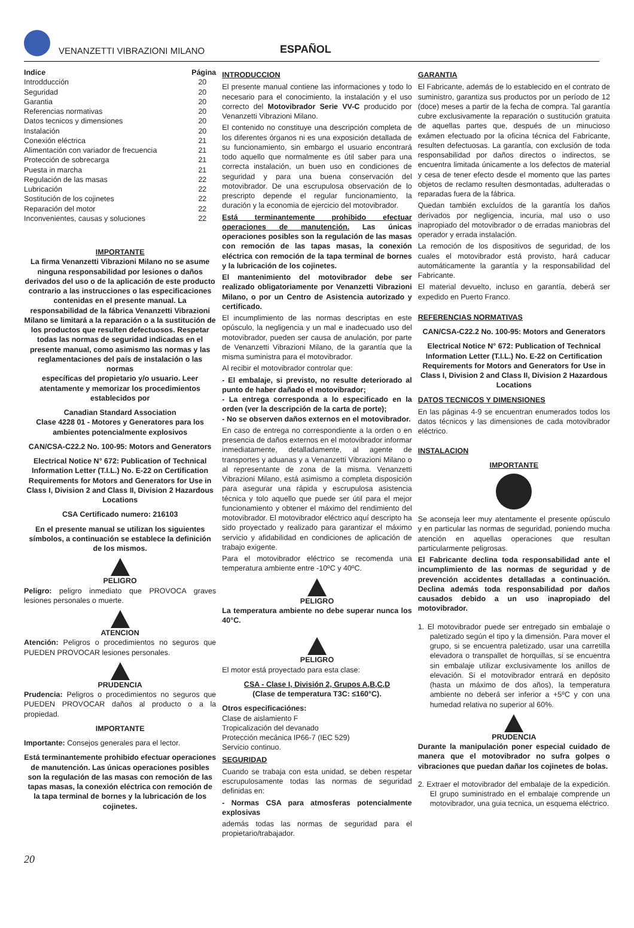VENANZETTI VIBRAZIONI MILANO
ESPAÑOL
| Indice | Página |
| --- | --- |
| Introdducción | 20 |
| Seguridad | 20 |
| Garantia | 20 |
| Referencias normativas | 20 |
| Datos tecnicos y dimensiones | 20 |
| Instalación | 20 |
| Conexión eléctrica | 21 |
| Alimentación con variador de frecuencia | 21 |
| Protección de sobrecarga | 21 |
| Puesta in marcha | 21 |
| Regulación de las masas | 22 |
| Lubricación | 22 |
| Sostitución de los cojinetes | 22 |
| Reparación del motor | 22 |
| Inconvenientes, causas y soluciones | 22 |
IMPORTANTE
La firma Venanzetti Vibrazioni Milano no se asume ninguna responsabilidad por lesiones o daños derivados del uso o de la aplicación de este producto contrario a las instrucciones o las especificaciones contenidas en el presente manual. La responsabilidad de la fábrica Venanzetti Vibrazioni Milano se limitará a la reparación o a la sustitución de los productos que resulten defectuosos. Respetar todas las normas de seguridad indicadas en el presente manual, como asimismo las normas y las reglamentaciones del país de instalación o las normas
específicas del propietario y/o usuario. Leer atentamente y memorizar los procedimientos establecidos por
Canadian Standard Association
Clase 4228 01 - Motores y Generatores para los ambientes potencialmente explosivos
CAN/CSA-C22.2 No. 100-95: Motors and Generators
Electrical Notice N° 672: Publication of Technical Information Letter (T.I.L.) No. E-22 on Certification Requirements for Motors and Generators for Use in Class I, Division 2 and Class II, Division 2 Hazardous Locations
CSA Certificado numero: 216103
En el presente manual se utilizan los siguientes símbolos, a continuación se establece la definición de los mismos.
PELIGRO
Peligro: peligro inmediato que PROVOCA graves lesiones personales o muerte.
ATENCION
Atención: Peligros o procedimientos no seguros que PUEDEN PROVOCAR lesiones personales.
PRUDENCIA
Prudencia: Peligros o procedimientos no seguros que PUEDEN PROVOCAR daños al producto o a la propiedad.
IMPORTANTE
Importante: Consejos generales para el lector.
Está terminantemente prohibido efectuar operaciones de manutención. Las únicas operaciones posibles son la regulación de las masas con remoción de las tapas masas, la conexión eléctrica con remoción de la tapa terminal de bornes y la lubricación de los cojinetes.
INTRODUCCION
El presente manual contiene las informaciones y todo lo necesario para el conocimiento, la instalación y el uso correcto del Motovibrador Serie VV-C producido por Venanzetti Vibrazioni Milano.
El contenido no constituye una descripción completa de los diferentes órganos ni es una exposición detallada de su funcionamiento, sin embargo el usuario encontrará todo aquello que normalmente es útil saber para una correcta instalación, un buen uso en condiciones de seguridad y para una buena conservación del motovibrador. De una escrupulosa observación de lo prescripto depende el regular funcionamiento, la duración y la economia de ejercicio del motovibrador.
Está terminantemente prohibido efectuar operaciones de manutención. Las únicas operaciones posibles son la regulación de las masas con remoción de las tapas masas, la conexión eléctrica con remoción de la tapa terminal de bornes y la lubricación de los cojinetes.
El mantenimiento del motovibrador debe ser realizado obligatoriamente por Venanzetti Vibrazioni Milano, o por un Centro de Asistencia autorizado y certificado.
El incumplimiento de las normas descriptas en este opúsculo, la negligencia y un mal e inadecuado uso del motovibrador, pueden ser causa de anulación, por parte de Venanzetti Vibrazioni Milano, de la garantía que la misma suministra para el motovibrador.
Al recibir el motovibrador controlar que:
- El embalaje, si previsto, no resulte deteriorado al punto de haber dañado el motovibrador;
- La entrega corresponda a lo especificado en la orden (ver la descripción de la carta de porte);
- No se observen daños externos en el motovibrador.
En caso de entrega no correspondiente a la orden o en presencia de daños externos en el motovibrador informar inmediatamente, detalladamente, al agente de transportes y aduanas y a Venanzetti Vibrazioni Milano o al representante de zona de la misma. Venanzetti Vibrazioni Milano, está asimismo a completa disposición para asegurar una rápida y escrupulosa asistencia técnica y tolo aquello que puede ser útil para el mejor funcionamiento y obtener el máximo del rendimiento del motovibrador. El motovibrador eléctrico aquí descripto ha sido proyectado y realizado para garantizar el máximo servicio y afidabilidad en condiciones de aplicación de trabajo exigente.
Para el motovibrador eléctrico se recomenda una temperatura ambiente entre -10ºC y 40ºC.
PELIGRO
La temperatura ambiente no debe superar nunca los 40°C.
PELIGRO
El motor está proyectado para esta clase:
CSA - Clase I, División 2, Grupos A,B,C,D
(Clase de temperatura T3C: ≤160°C).
Otros especificaciónes:
Clase de aislamiento F
Tropicalización del devanado
Protección mecánica IP66-7 (IEC 529)
Servicio continuo.
SEGURIDAD
Cuando se trabaja con esta unidad, se deben respetar escrupulosamente todas las normas de seguridad definidas en:
- Normas CSA para atmosferas potencialmente explosivas
además todas las normas de seguridad para el propietario/trabajador.
GARANTIA
El Fabricante, además de lo establecido en el contrato de suministro, garantiza sus productos por un período de 12 (doce) meses a partir de la fecha de compra. Tal garantía cubre exclusivamente la reparación o sustitución gratuita de aquellas partes que, después de un minucioso exámen efectuado por la oficina técnica del Fabricante, resulten defectuosas. La garantía, con exclusión de toda responsabilidad por daños directos o indirectos, se encuentra limitada únicamente a los defectos de material y cesa de tener efecto desde el momento que las partes objetos de reclamo resulten desmontadas, adulteradas o reparadas fuera de la fábrica.
Quedan también excluídos de la garantía los daños derivados por negligencia, incuria, mal uso o uso inapropiado del motovibrador o de erradas maniobras del operador y errada instalación.
La remoción de los dispositivos de seguridad, de los cuales el motovibrador está provisto, hará caducar automáticamente la garantía y la responsabilidad del Fabricante.
El material devuelto, incluso en garantía, deberá ser expedido en Puerto Franco.
REFERENCIAS NORMATIVAS
CAN/CSA-C22.2 No. 100-95: Motors and Generators
Electrical Notice N° 672: Publication of Technical Information Letter (T.I.L.) No. E-22 on Certification Requirements for Motors and Generators for Use in Class I, Division 2 and Class II, Division 2 Hazardous Locations
DATOS TECNICOS Y DIMENSIONES
En las páginas 4-9 se encuentran enumerados todos los datos técnicos y las dimensiones de cada motovibrador eléctrico.
INSTALACION
IMPORTANTE
Se aconseja leer muy atentamente el presente opúsculo y en particular las normas de seguridad, poniendo mucha atención en aquellas operaciones que resultan particularmente peligrosas.
El Fabricante declina toda responsabilidad ante el incumplimiento de las normas de seguridad y de prevención accidentes detalladas a continuación. Declina además toda responsabilidad por daños causados debido a un uso inapropiado del motovibrador.
1. El motovibrador puede ser entregado sin embalaje o paletizado según el tipo y la dimensión. Para mover el grupo, si se encuentra paletizado, usar una carretilla elevadora o transpallet de horquillas, si se encuentra sin embalaje utilizar exclusivamente los anillos de elevación. Si el motovibrador entrará en depósito (hasta un máximo de dos años), la temperatura ambiente no deberá ser inferior a +5ºC y con una humedad relativa no superior al 60%.
PRUDENCIA
Durante la manipulación poner especial cuidado de manera que el motovibrador no sufra golpes o vibraciones que puedan dañar los cojinetes de bolas.
2. Extraer el motovibrador del embalaje de la expedición. El grupo suministrado en el embalaje comprende un motovibrador, una guia tecnica, un esquema eléctrico.
20